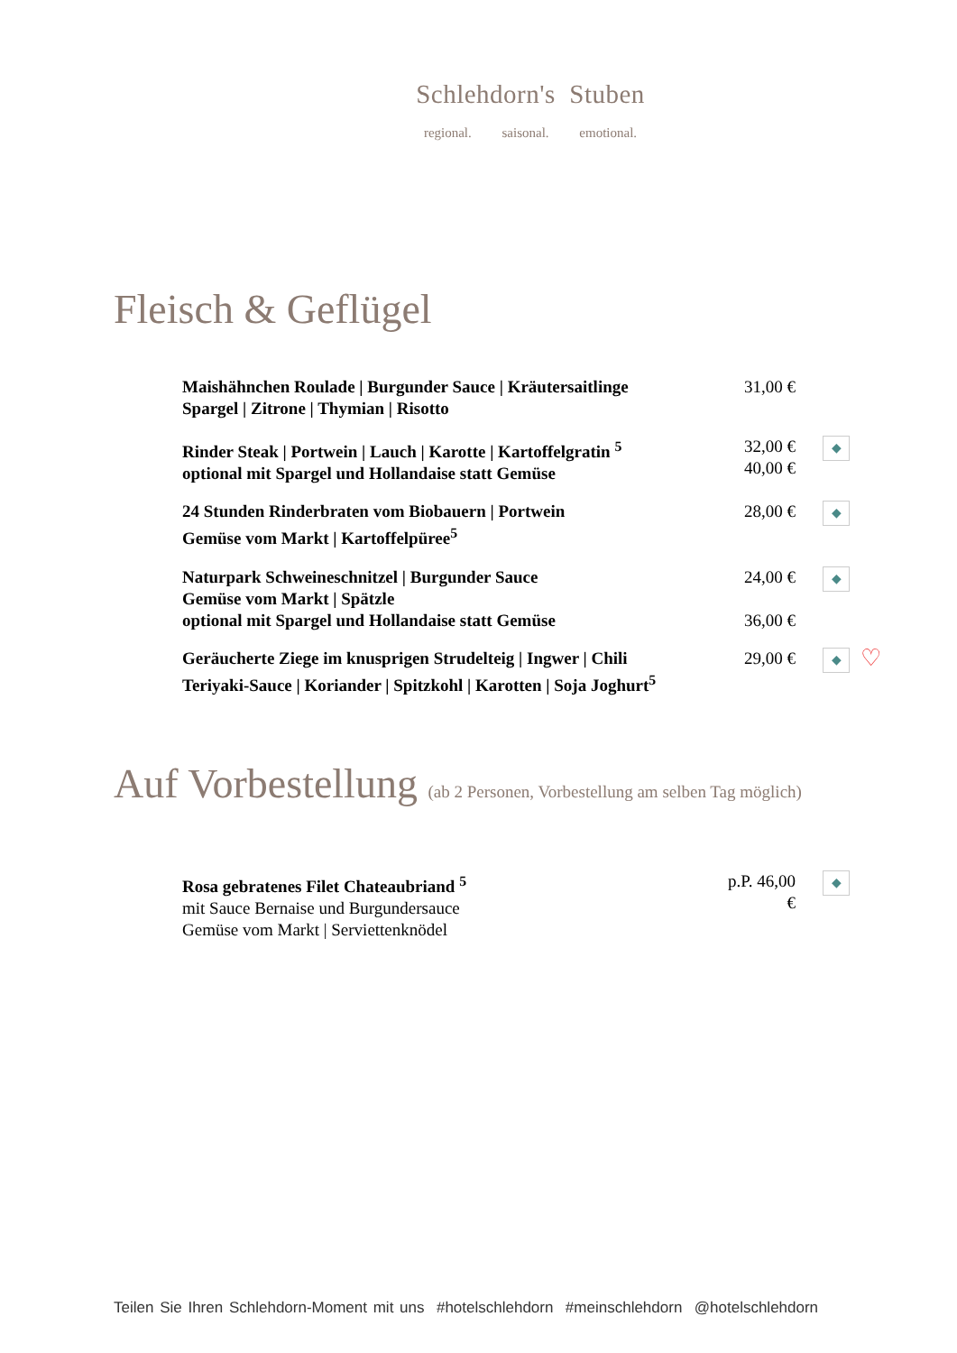Schlehdorn's Stuben
regional. saisonal. emotional.
Fleisch & Geflügel
Maishähnchen Roulade | Burgunder Sauce | Kräutersaitlinge
Spargel | Zitrone | Thymian | Risotto
31,00 €
Rinder Steak | Portwein | Lauch | Karotte | Kartoffelgratin <sup>5</sup>
optional mit Spargel und Hollandaise statt Gemüse
32,00 €
40,00 €
◆
24 Stunden Rinderbraten vom Biobauern | Portwein
Gemüse vom Markt | Kartoffelpüree<sup>5</sup>
28,00 €
◆
Naturpark Schweineschnitzel | Burgunder Sauce
Gemüse vom Markt | Spätzle
optional mit Spargel und Hollandaise statt Gemüse
24,00 €
36,00 €
◆
Geräucherte Ziege im knusprigen Strudelteig | Ingwer | Chili
Teriyaki-Sauce | Koriander | Spitzkohl | Karotten | Soja Joghurt<sup>5</sup>
29,00 €
◆
♡
Auf Vorbestellung (ab 2 Personen, Vorbestellung am selben Tag möglich)
Rosa gebratenes Filet Chateaubriand <sup>5</sup>
mit Sauce Bernaise und Burgundersauce
Gemüse vom Markt | Serviettenknödel
p.P. 46,00 €
◆
Teilen Sie Ihren Schlehdorn-Moment mit uns #hotelschlehdorn #meinschlehdorn @hotelschlehdorn